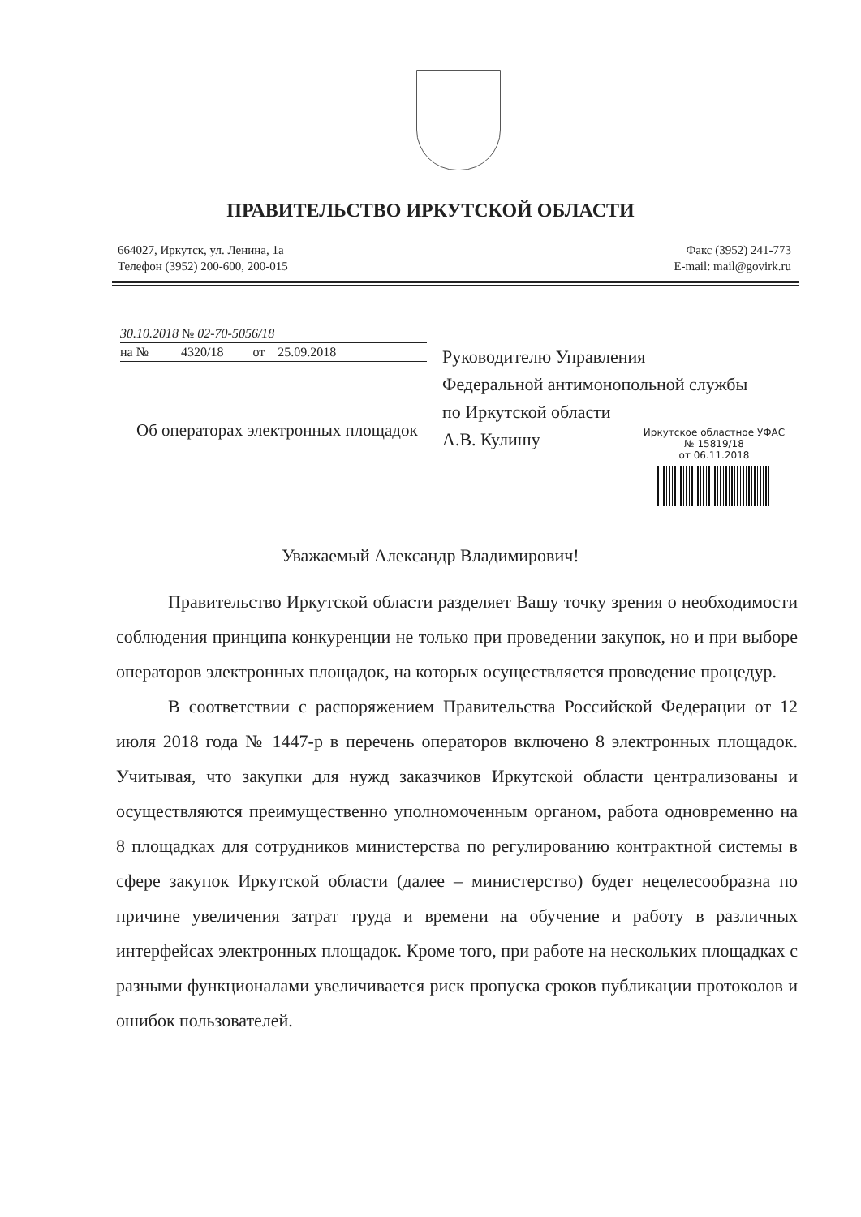ПРАВИТЕЛЬСТВО ИРКУТСКОЙ ОБЛАСТИ
664027, Иркутск, ул. Ленина, 1а
Телефон (3952) 200-600, 200-015
Факс (3952) 241-773
E-mail: mail@govirk.ru
30.10.2018 № 02-70-5056/18
на № 4320/18 от 25.09.2018
Об операторах электронных площадок
Руководителю Управления
Федеральной антимонопольной службы
по Иркутской области
А.В. Кулишу
Иркутское областное УФАС
№ 15819/18
от 06.11.2018
Уважаемый Александр Владимирович!
Правительство Иркутской области разделяет Вашу точку зрения о необходимости соблюдения принципа конкуренции не только при проведении закупок, но и при выборе операторов электронных площадок, на которых осуществляется проведение процедур.
В соответствии с распоряжением Правительства Российской Федерации от 12 июля 2018 года № 1447-р в перечень операторов включено 8 электронных площадок. Учитывая, что закупки для нужд заказчиков Иркутской области централизованы и осуществляются преимущественно уполномоченным органом, работа одновременно на 8 площадках для сотрудников министерства по регулированию контрактной системы в сфере закупок Иркутской области (далее – министерство) будет нецелесообразна по причине увеличения затрат труда и времени на обучение и работу в различных интерфейсах электронных площадок. Кроме того, при работе на нескольких площадках с разными функционалами увеличивается риск пропуска сроков публикации протоколов и ошибок пользователей.